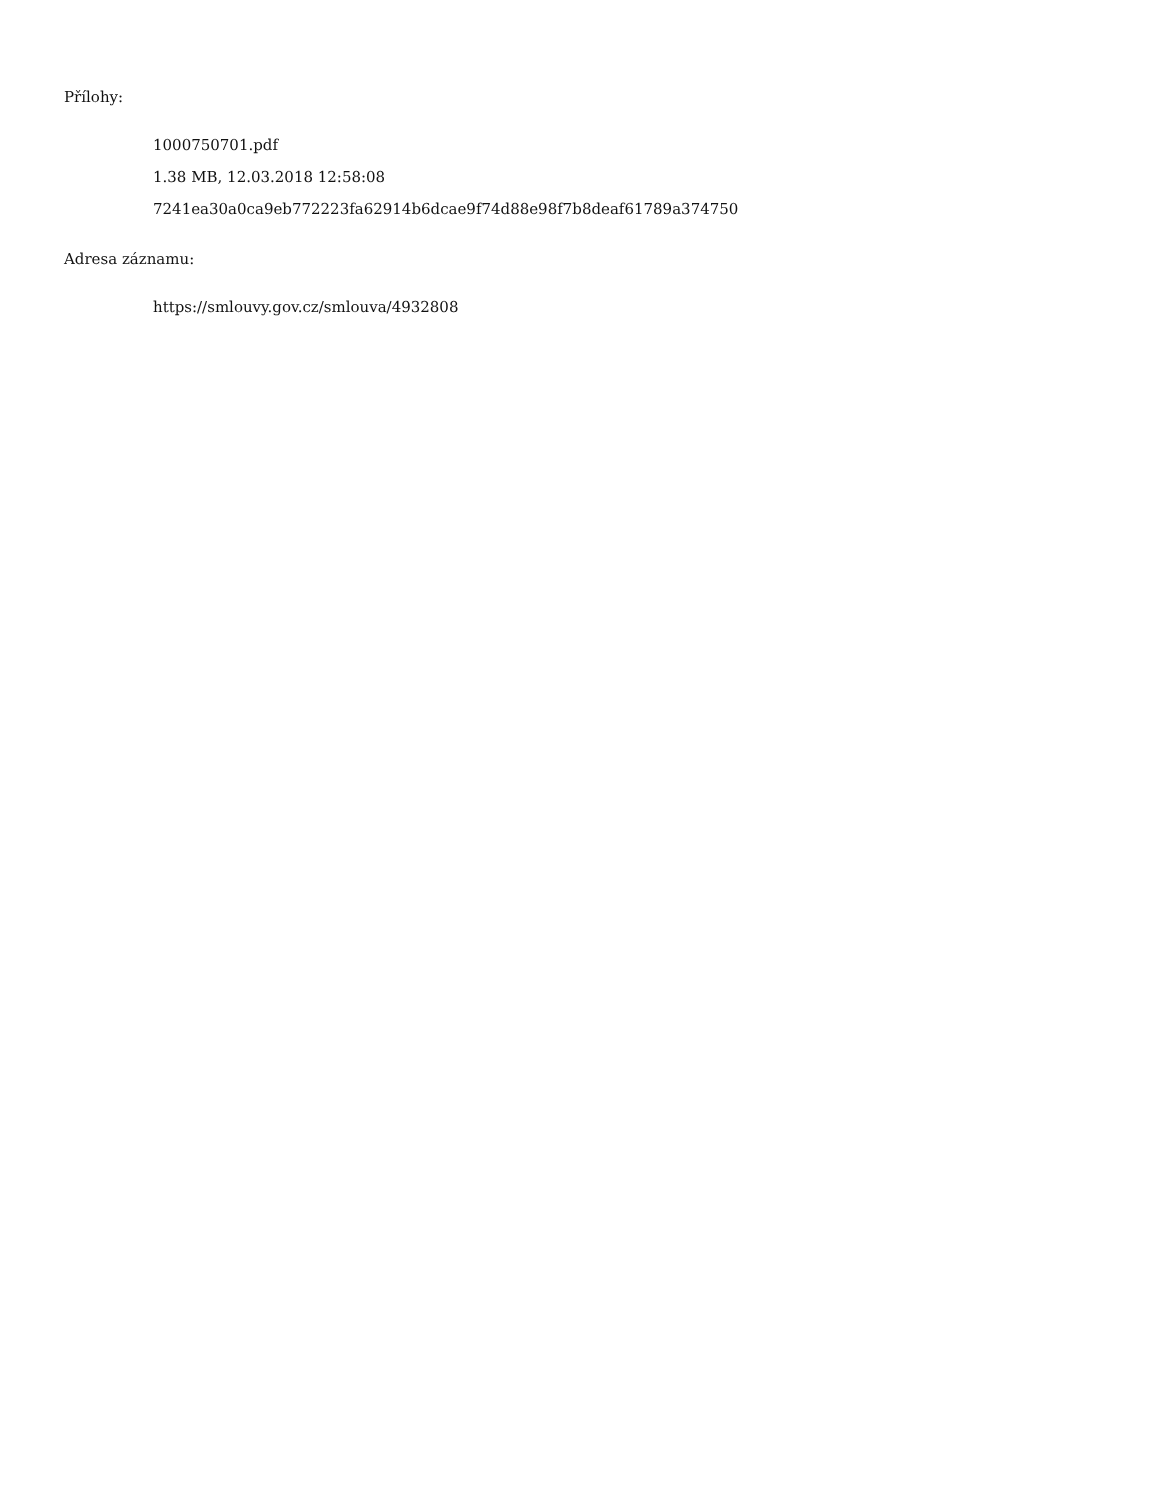Přílohy:
1000750701.pdf
1.38 MB, 12.03.2018 12:58:08
7241ea30a0ca9eb772223fa62914b6dcae9f74d88e98f7b8deaf61789a374750
Adresa záznamu:
https://smlouvy.gov.cz/smlouva/4932808